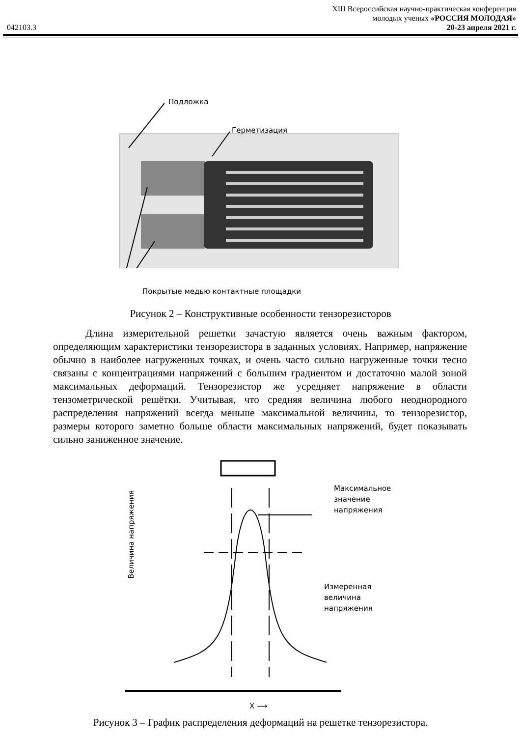042103.3
XIII Всероссийская научно-практическая конференция
молодых ученых «РОССИЯ МОЛОДАЯ»
20-23 апреля 2021 г.
Подложка
Герметизация
Покрытые медью контактные площадки
Рисунок 2 – Конструктивные особенности тензорезисторов
Длина измерительной решетки зачастую является очень важным фактором, определяющим характеристики тензорезистора в заданных условиях. Например, напряжение обычно в наиболее нагруженных точках, и очень часто сильно нагруженные точки тесно связаны с концентрациями напряжений с большим градиентом и достаточно малой зоной максимальных деформаций. Тензорезистор же усредняет напряжение в области тензометрической решётки. Учитывая, что средняя величина любого неоднородного распределения напряжений всегда меньше максимальной величины, то тензорезистор, размеры которого заметно больше области максимальных напряжений, будет показывать сильно заниженное значение.
Величина напряжения
Максимальное
значение
напряжения
Измеренная
величина
напряжения
X ⟶
Рисунок 3 – График распределения деформаций на решетке тензорезистора.